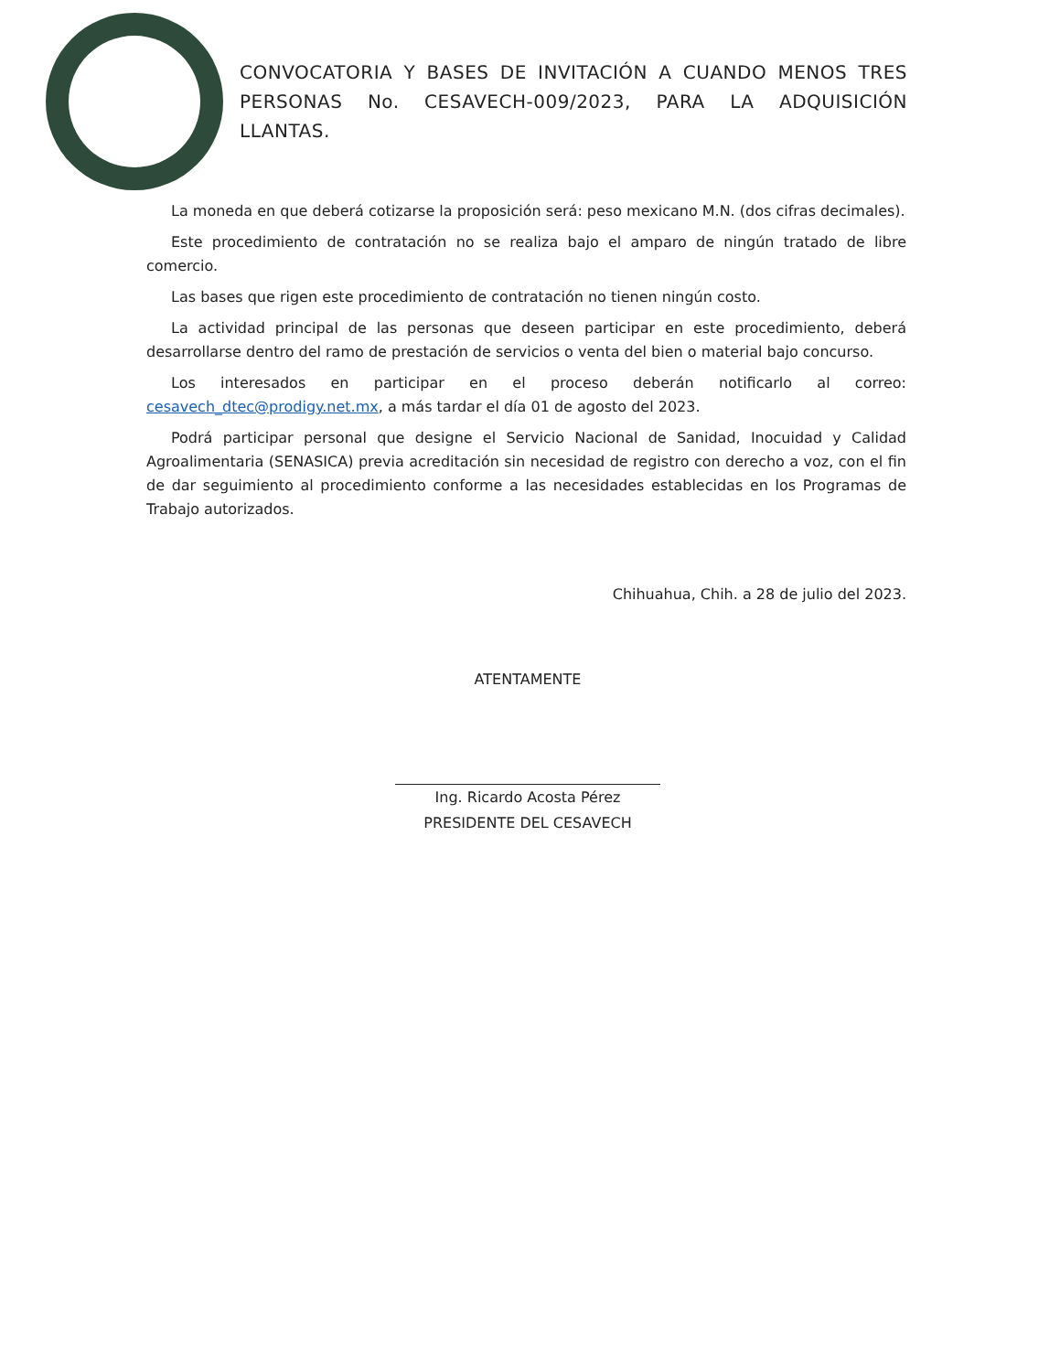CONVOCATORIA Y BASES DE INVITACIÓN A CUANDO MENOS TRES PERSONAS No. CESAVECH-009/2023, PARA LA ADQUISICIÓN LLANTAS.
La moneda en que deberá cotizarse la proposición será: peso mexicano M.N. (dos cifras decimales).
Este procedimiento de contratación no se realiza bajo el amparo de ningún tratado de libre comercio.
Las bases que rigen este procedimiento de contratación no tienen ningún costo.
La actividad principal de las personas que deseen participar en este procedimiento, deberá desarrollarse dentro del ramo de prestación de servicios o venta del bien o material bajo concurso.
Los interesados en participar en el proceso deberán notificarlo al correo: cesavech_dtec@prodigy.net.mx, a más tardar el día 01 de agosto del 2023.
Podrá participar personal que designe el Servicio Nacional de Sanidad, Inocuidad y Calidad Agroalimentaria (SENASICA) previa acreditación sin necesidad de registro con derecho a voz, con el fin de dar seguimiento al procedimiento conforme a las necesidades establecidas en los Programas de Trabajo autorizados.
Chihuahua, Chih. a 28 de julio del 2023.
ATENTAMENTE
Ing. Ricardo Acosta Pérez
PRESIDENTE DEL CESAVECH